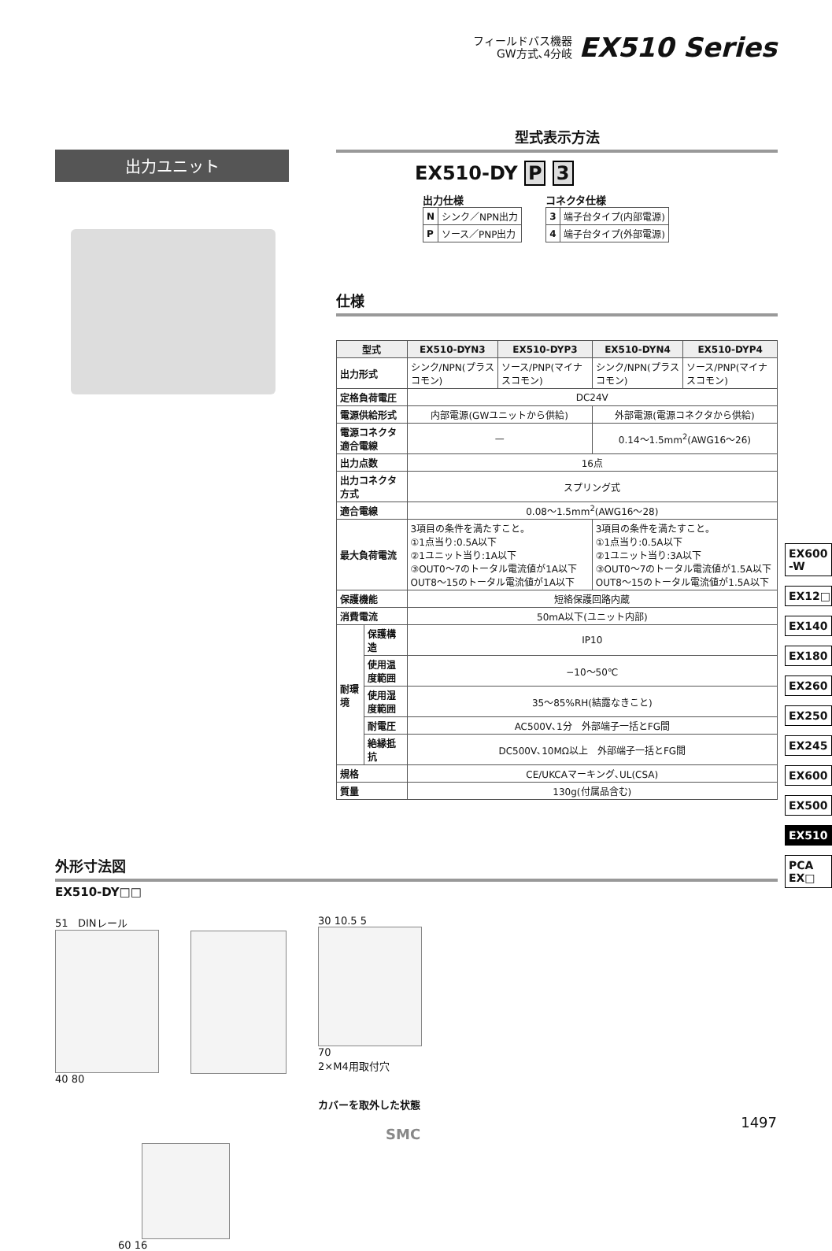フィールドバス機器
GW方式､4分岐
EX510 Series
出力ユニット
型式表示方法
EX510-DY P 3
出力仕様
| N | シンク／NPN出力 |
| P | ソース／PNP出力 |
コネクタ仕様
| 3 | 端子台タイプ(内部電源) |
| 4 | 端子台タイプ(外部電源) |
仕様
| 型式 | | EX510-DYN3 | EX510-DYP3 | EX510-DYN4 | EX510-DYP4 |
| --- | --- | --- | --- | --- | --- |
| 出力形式 | | シンク/NPN(プラスコモン) | ソース/PNP(マイナスコモン) | シンク/NPN(プラスコモン) | ソース/PNP(マイナスコモン) |
| 定格負荷電圧 | | DC24V | | | |
| 電源供給形式 | | 内部電源(GWユニットから供給) | | 外部電源(電源コネクタから供給) | |
| 電源コネクタ適合電線 | | — | | 0.14～1.5mm<sup>2</sup>(AWG16～26) | |
| 出力点数 | | 16点 | | | |
| 出力コネクタ方式 | | スプリング式 | | | |
| 適合電線 | | 0.08～1.5mm<sup>2</sup>(AWG16～28) | | | |
| 最大負荷電流 | | 3項目の条件を満たすこと。 ①1点当り:0.5A以下 ②1ユニット当り:1A以下 ③OUT0～7のトータル電流値が1A以下 OUT8～15のトータル電流値が1A以下 | | 3項目の条件を満たすこと。 ①1点当り:0.5A以下 ②1ユニット当り:3A以下 ③OUT0～7のトータル電流値が1.5A以下 OUT8～15のトータル電流値が1.5A以下 | |
| 保護機能 | | 短絡保護回路内蔵 | | | |
| 消費電流 | | 50mA以下(ユニット内部) | | | |
| 耐環境 | 保護構造 | IP10 | | | |
| | 使用温度範囲 | −10～50℃ | | | |
| | 使用湿度範囲 | 35～85%RH(結露なきこと) | | | |
| | 耐電圧 | AC500V､1分 外部端子一括とFG間 | | | |
| | 絶縁抵抗 | DC500V､10MΩ以上 外部端子一括とFG間 | | | |
| 規格 | | CE/UKCAマーキング､UL(CSA) | | | |
| 質量 | | 130g(付属品含む) | | | |
外形寸法図
EX510-DY□□
51 DINレール
40 80
30 10.5 5
70
2×M4用取付穴
カバーを取外した状態
60 16
EX600
-W
EX12□
EX140
EX180
EX260
EX250
EX245
EX600
EX500
EX510
PCA
EX□
SMC
1497